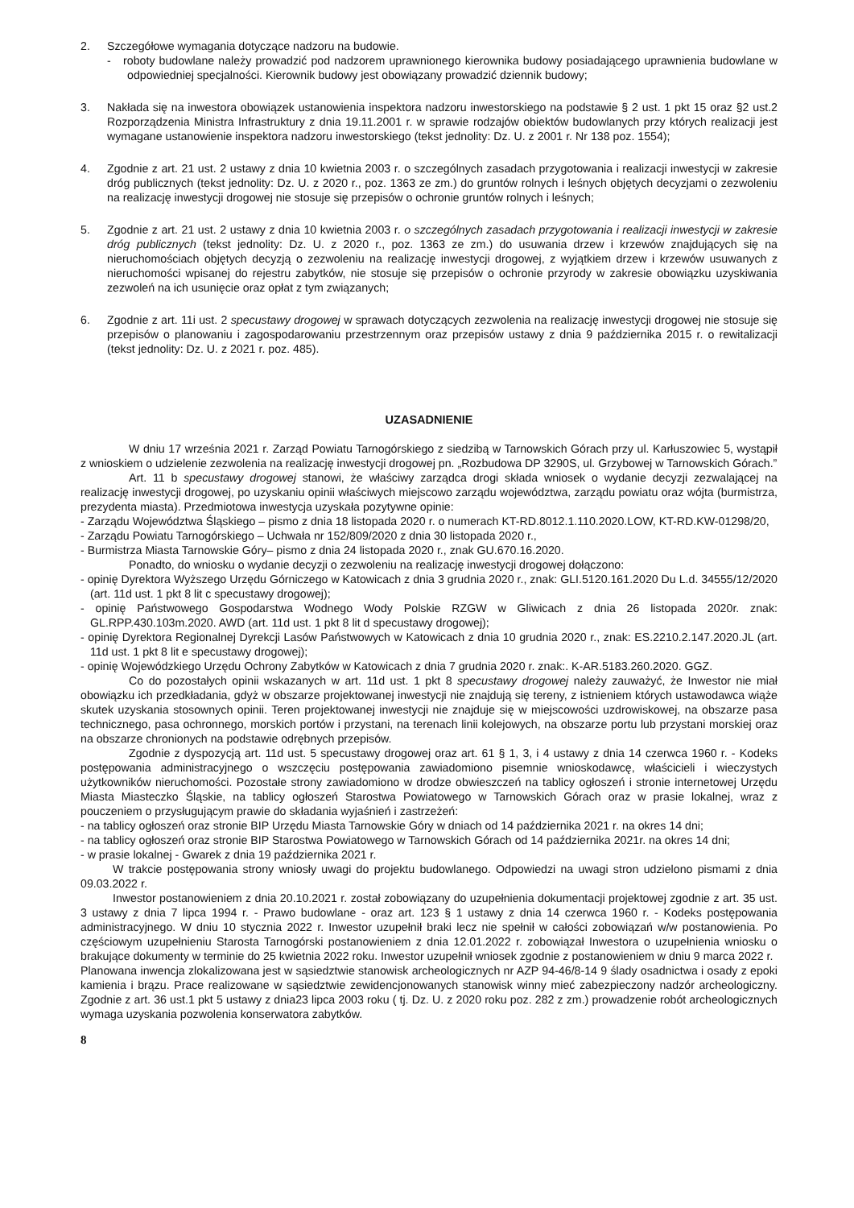2. Szczegółowe wymagania dotyczące nadzoru na budowie.
- roboty budowlane należy prowadzić pod nadzorem uprawnionego kierownika budowy posiadającego uprawnienia budowlane w odpowiedniej specjalności. Kierownik budowy jest obowiązany prowadzić dziennik budowy;
3. Nakłada się na inwestora obowiązek ustanowienia inspektora nadzoru inwestorskiego na podstawie § 2 ust. 1 pkt 15 oraz §2 ust.2 Rozporządzenia Ministra Infrastruktury z dnia 19.11.2001 r. w sprawie rodzajów obiektów budowlanych przy których realizacji jest wymagane ustanowienie inspektora nadzoru inwestorskiego (tekst jednolity: Dz. U. z 2001 r. Nr 138 poz. 1554);
4. Zgodnie z art. 21 ust. 2 ustawy z dnia 10 kwietnia 2003 r. o szczególnych zasadach przygotowania i realizacji inwestycji w zakresie dróg publicznych (tekst jednolity: Dz. U. z 2020 r., poz. 1363 ze zm.) do gruntów rolnych i leśnych objętych decyzjami o zezwoleniu na realizację inwestycji drogowej nie stosuje się przepisów o ochronie gruntów rolnych i leśnych;
5. Zgodnie z art. 21 ust. 2 ustawy z dnia 10 kwietnia 2003 r. o szczególnych zasadach przygotowania i realizacji inwestycji w zakresie dróg publicznych (tekst jednolity: Dz. U. z 2020 r., poz. 1363 ze zm.) do usuwania drzew i krzewów znajdujących się na nieruchomościach objętych decyzją o zezwoleniu na realizację inwestycji drogowej, z wyjątkiem drzew i krzewów usuwanych z nieruchomości wpisanej do rejestru zabytków, nie stosuje się przepisów o ochronie przyrody w zakresie obowiązku uzyskiwania zezwoleń na ich usunięcie oraz opłat z tym związanych;
6. Zgodnie z art. 11i ust. 2 specustawy drogowej w sprawach dotyczących zezwolenia na realizację inwestycji drogowej nie stosuje się przepisów o planowaniu i zagospodarowaniu przestrzennym oraz przepisów ustawy z dnia 9 października 2015 r. o rewitalizacji (tekst jednolity: Dz. U. z 2021 r. poz. 485).
UZASADNIENIE
W dniu 17 września 2021 r. Zarząd Powiatu Tarnogórskiego z siedzibą w Tarnowskich Górach przy ul. Karłuszowiec 5, wystąpił z wnioskiem o udzielenie zezwolenia na realizację inwestycji drogowej pn. „Rozbudowa DP 3290S, ul. Grzybowej w Tarnowskich Górach.”
Art. 11 b specustawy drogowej stanowi, że właściwy zarządca drogi składa wniosek o wydanie decyzji zezwalającej na realizację inwestycji drogowej, po uzyskaniu opinii właściwych miejscowo zarządu województwa, zarządu powiatu oraz wójta (burmistrza, prezydenta miasta). Przedmiotowa inwestycja uzyskała pozytywne opinie:
- Zarządu Województwa Śląskiego – pismo z dnia 18 listopada 2020 r. o numerach KT-RD.8012.1.110.2020.LOW, KT-RD.KW-01298/20,
- Zarządu Powiatu Tarnogórskiego – Uchwała nr 152/809/2020 z dnia 30 listopada 2020 r.,
- Burmistrza Miasta Tarnowskie Góry– pismo z dnia 24 listopada 2020 r., znak GU.670.16.2020.
Ponadto, do wniosku o wydanie decyzji o zezwoleniu na realizację inwestycji drogowej dołączono:
- opinię Dyrektora Wyższego Urzędu Górniczego w Katowicach z dnia 3 grudnia 2020 r., znak: GLI.5120.161.2020 Du L.d. 34555/12/2020 (art. 11d ust. 1 pkt 8 lit c specustawy drogowej);
- opinię Państwowego Gospodarstwa Wodnego Wody Polskie RZGW w Gliwicach z dnia 26 listopada 2020r. znak: GL.RPP.430.103m.2020. AWD (art. 11d ust. 1 pkt 8 lit d specustawy drogowej);
- opinię Dyrektora Regionalnej Dyrekcji Lasów Państwowych w Katowicach z dnia 10 grudnia 2020 r., znak: ES.2210.2.147.2020.JL (art. 11d ust. 1 pkt 8 lit e specustawy drogowej);
- opinię Wojewódzkiego Urzędu Ochrony Zabytków w Katowicach z dnia 7 grudnia 2020 r. znak:. K-AR.5183.260.2020. GGZ.
Co do pozostałych opinii wskazanych w art. 11d ust. 1 pkt 8 specustawy drogowej należy zauważyć, że Inwestor nie miał obowiązku ich przedkładania, gdyż w obszarze projektowanej inwestycji nie znajdują się tereny, z istnieniem których ustawodawca wiąże skutek uzyskania stosownych opinii. Teren projektowanej inwestycji nie znajduje się w miejscowości uzdrowiskowej, na obszarze pasa technicznego, pasa ochronnego, morskich portów i przystani, na terenach linii kolejowych, na obszarze portu lub przystani morskiej oraz na obszarze chronionych na podstawie odrębnych przepisów.
Zgodnie z dyspozycją art. 11d ust. 5 specustawy drogowej oraz art. 61 § 1, 3, i 4 ustawy z dnia 14 czerwca 1960 r. - Kodeks postępowania administracyjnego o wszczęciu postępowania zawiadomiono pisemnie wnioskodawcę, właścicieli i wieczystych użytkowników nieruchomości. Pozostałe strony zawiadomiono w drodze obwieszczeń na tablicy ogłoszeń i stronie internetowej Urzędu Miasta Miasteczko Śląskie, na tablicy ogłoszeń Starostwa Powiatowego w Tarnowskich Górach oraz w prasie lokalnej, wraz z pouczeniem o przysługującym prawie do składania wyjaśnień i zastrzeżeń:
- na tablicy ogłoszeń oraz stronie BIP Urzędu Miasta Tarnowskie Góry w dniach od 14 października 2021 r. na okres 14 dni;
- na tablicy ogłoszeń oraz stronie BIP Starostwa Powiatowego w Tarnowskich Górach od 14 października 2021r. na okres 14 dni;
- w prasie lokalnej - Gwarek z dnia 19 października 2021 r.
W trakcie postępowania strony wniosły uwagi do projektu budowlanego. Odpowiedzi na uwagi stron udzielono pismami z dnia 09.03.2022 r.
Inwestor postanowieniem z dnia 20.10.2021 r. został zobowiązany do uzupełnienia dokumentacji projektowej zgodnie z art. 35 ust. 3 ustawy z dnia 7 lipca 1994 r. - Prawo budowlane - oraz art. 123 § 1 ustawy z dnia 14 czerwca 1960 r. - Kodeks postępowania administracyjnego. W dniu 10 stycznia 2022 r. Inwestor uzupełnił braki lecz nie spełnił w całości zobowiązań w/w postanowienia. Po częściowym uzupełnieniu Starosta Tarnogórski postanowieniem z dnia 12.01.2022 r. zobowiązał Inwestora o uzupełnienia wniosku o brakujące dokumenty w terminie do 25 kwietnia 2022 roku. Inwestor uzupełnił wniosek zgodnie z postanowieniem w dniu 9 marca 2022 r.
Planowana inwencja zlokalizowana jest w sąsiedztwie stanowisk archeologicznych nr AZP 94-46/8-14 9 ślady osadnictwa i osady z epoki kamienia i brązu. Prace realizowane w sąsiedztwie zewidencjonowanych stanowisk winny mieć zabezpieczony nadzór archeologiczny. Zgodnie z art. 36 ust.1 pkt 5 ustawy z dnia23 lipca 2003 roku ( tj. Dz. U. z 2020 roku poz. 282 z zm.) prowadzenie robót archeologicznych wymaga uzyskania pozwolenia konserwatora zabytków.
8